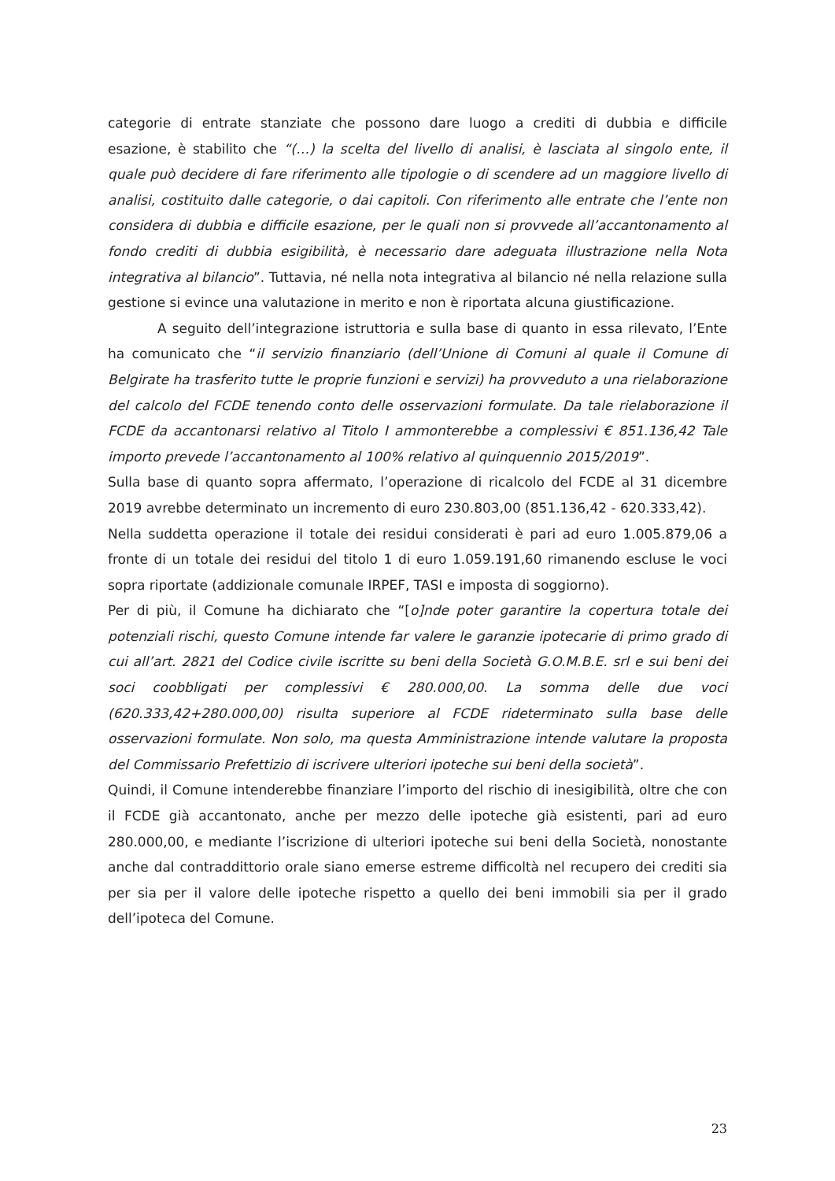categorie di entrate stanziate che possono dare luogo a crediti di dubbia e difficile esazione, è stabilito che “(…) la scelta del livello di analisi, è lasciata al singolo ente, il quale può decidere di fare riferimento alle tipologie o di scendere ad un maggiore livello di analisi, costituito dalle categorie, o dai capitoli. Con riferimento alle entrate che l’ente non considera di dubbia e difficile esazione, per le quali non si provvede all’accantonamento al fondo crediti di dubbia esigibilità, è necessario dare adeguata illustrazione nella Nota integrativa al bilancio”. Tuttavia, né nella nota integrativa al bilancio né nella relazione sulla gestione si evince una valutazione in merito e non è riportata alcuna giustificazione.
A seguito dell’integrazione istruttoria e sulla base di quanto in essa rilevato, l’Ente ha comunicato che “il servizio finanziario (dell’Unione di Comuni al quale il Comune di Belgirate ha trasferito tutte le proprie funzioni e servizi) ha provveduto a una rielaborazione del calcolo del FCDE tenendo conto delle osservazioni formulate. Da tale rielaborazione il FCDE da accantonarsi relativo al Titolo I ammonterebbe a complessivi € 851.136,42 Tale importo prevede l’accantonamento al 100% relativo al quinquennio 2015/2019”.
Sulla base di quanto sopra affermato, l’operazione di ricalcolo del FCDE al 31 dicembre 2019 avrebbe determinato un incremento di euro 230.803,00 (851.136,42 - 620.333,42).
Nella suddetta operazione il totale dei residui considerati è pari ad euro 1.005.879,06 a fronte di un totale dei residui del titolo 1 di euro 1.059.191,60 rimanendo escluse le voci sopra riportate (addizionale comunale IRPEF, TASI e imposta di soggiorno).
Per di più, il Comune ha dichiarato che “[o]nde poter garantire la copertura totale dei potenziali rischi, questo Comune intende far valere le garanzie ipotecarie di primo grado di cui all’art. 2821 del Codice civile iscritte su beni della Società G.O.M.B.E. srl e sui beni dei soci coobbligati per complessivi € 280.000,00. La somma delle due voci (620.333,42+280.000,00) risulta superiore al FCDE rideterminato sulla base delle osservazioni formulate. Non solo, ma questa Amministrazione intende valutare la proposta del Commissario Prefettizio di iscrivere ulteriori ipoteche sui beni della società”.
Quindi, il Comune intenderebbe finanziare l’importo del rischio di inesigibilità, oltre che con il FCDE già accantonato, anche per mezzo delle ipoteche già esistenti, pari ad euro 280.000,00, e mediante l’iscrizione di ulteriori ipoteche sui beni della Società, nonostante anche dal contraddittorio orale siano emerse estreme difficoltà nel recupero dei crediti sia per sia per il valore delle ipoteche rispetto a quello dei beni immobili sia per il grado dell’ipoteca del Comune.
23